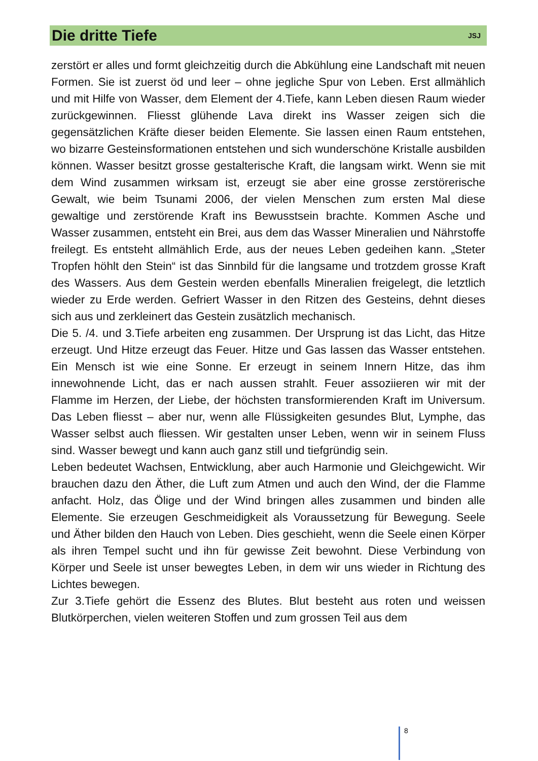Die dritte Tiefe
JSJ
zerstört er alles und formt gleichzeitig durch die Abkühlung eine Landschaft mit neuen Formen. Sie ist zuerst öd und leer – ohne jegliche Spur von Leben. Erst allmählich und mit Hilfe von Wasser, dem Element der 4.Tiefe, kann Leben diesen Raum wieder zurückgewinnen. Fliesst glühende Lava direkt ins Wasser zeigen sich die gegensätzlichen Kräfte dieser beiden Elemente. Sie lassen einen Raum entstehen, wo bizarre Gesteinsformationen entstehen und sich wunderschöne Kristalle ausbilden können. Wasser besitzt grosse gestalterische Kraft, die langsam wirkt. Wenn sie mit dem Wind zusammen wirksam ist, erzeugt sie aber eine grosse zerstörerische Gewalt, wie beim Tsunami 2006, der vielen Menschen zum ersten Mal diese gewaltige und zerstörende Kraft ins Bewusstsein brachte. Kommen Asche und Wasser zusammen, entsteht ein Brei, aus dem das Wasser Mineralien und Nährstoffe freilegt. Es entsteht allmählich Erde, aus der neues Leben gedeihen kann. „Steter Tropfen höhlt den Stein“ ist das Sinnbild für die langsame und trotzdem grosse Kraft des Wassers. Aus dem Gestein werden ebenfalls Mineralien freigelegt, die letztlich wieder zu Erde werden. Gefriert Wasser in den Ritzen des Gesteins, dehnt dieses sich aus und zerkleinert das Gestein zusätzlich mechanisch.
Die 5. /4. und 3.Tiefe arbeiten eng zusammen. Der Ursprung ist das Licht, das Hitze erzeugt. Und Hitze erzeugt das Feuer. Hitze und Gas lassen das Wasser entstehen. Ein Mensch ist wie eine Sonne. Er erzeugt in seinem Innern Hitze, das ihm innewohnende Licht, das er nach aussen strahlt. Feuer assoziieren wir mit der Flamme im Herzen, der Liebe, der höchsten transformierenden Kraft im Universum. Das Leben fliesst – aber nur, wenn alle Flüssigkeiten gesundes Blut, Lymphe, das Wasser selbst auch fliessen. Wir gestalten unser Leben, wenn wir in seinem Fluss sind. Wasser bewegt und kann auch ganz still und tiefgründig sein.
Leben bedeutet Wachsen, Entwicklung, aber auch Harmonie und Gleichgewicht. Wir brauchen dazu den Äther, die Luft zum Atmen und auch den Wind, der die Flamme anfacht. Holz, das Ölige und der Wind bringen alles zusammen und binden alle Elemente. Sie erzeugen Geschmeidigkeit als Voraussetzung für Bewegung. Seele und Äther bilden den Hauch von Leben. Dies geschieht, wenn die Seele einen Körper als ihren Tempel sucht und ihn für gewisse Zeit bewohnt. Diese Verbindung von Körper und Seele ist unser bewegtes Leben, in dem wir uns wieder in Richtung des Lichtes bewegen.
Zur 3.Tiefe gehört die Essenz des Blutes. Blut besteht aus roten und weissen Blutkörperchen, vielen weiteren Stoffen und zum grossen Teil aus dem
8